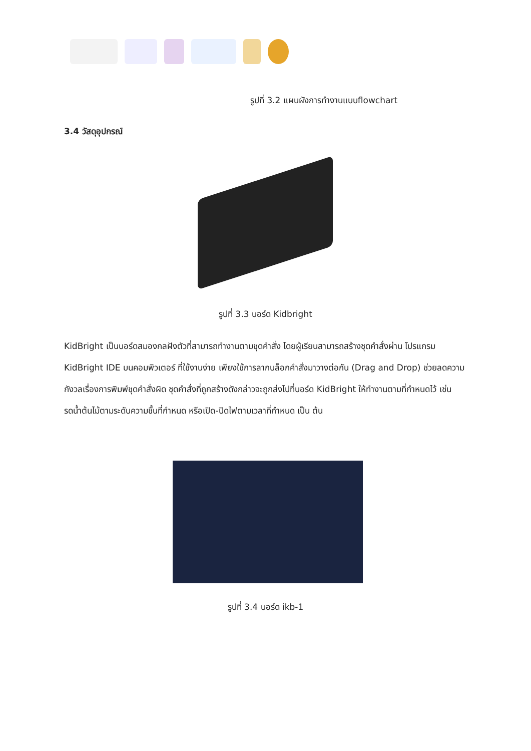รูปที่ 3.2 แผนผังการทำงานแบบflowchart
3.4 วัสดุอุปกรณ์
รูปที่ 3.3 บอร์ด Kidbright
KidBright เป็นบอร์ดสมองกลฝังตัวที่สามารถทำงานตามชุดคำสั่ง โดยผู้เรียนสามารถสร้างชุดคำสั่งผ่าน โปรแกรม KidBright IDE บนคอมพิวเตอร์ ที่ใช้งานง่าย เพียงใช้การลากบล็อกคำสั่งมาวางต่อกัน (Drag and Drop) ช่วยลดความกังวลเรื่องการพิมพ์ชุดคำสั่งผิด ชุดคำสั่งที่ถูกสร้างดังกล่าวจะถูกส่งไปที่บอร์ด KidBright ให้ทำงานตามที่กำหนดไว้ เช่น รดน้ำต้นไม้ตามระดับความชื้นที่กำหนด หรือเปิด-ปิดไฟตามเวลาที่กำหนด เป็น ต้น
รูปที่ 3.4 บอร์ด ikb-1